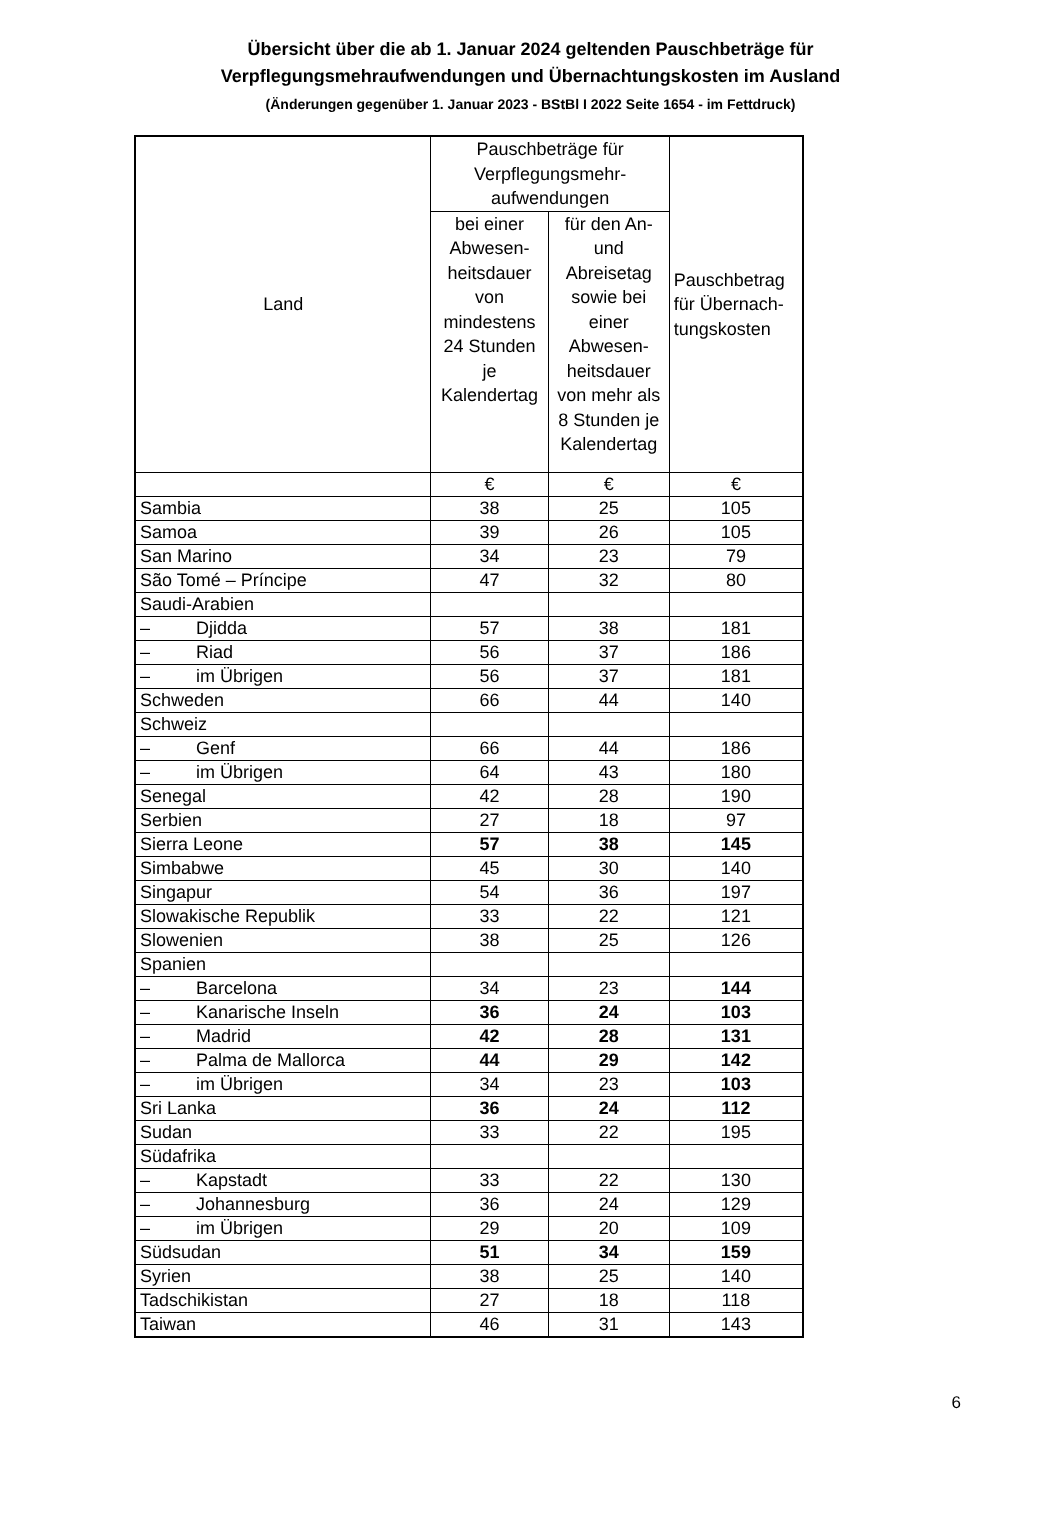Übersicht über die ab 1. Januar 2024 geltenden Pauschbeträge für
Verpflegungsmehraufwendungen und Übernachtungskosten im Ausland
(Änderungen gegenüber 1. Januar 2023 - BStBl I 2022 Seite 1654 - im Fettdruck)
| Land | Pauschbeträge für Verpflegungsmehr-aufwendungen | | Pauschbetrag für Übernach-tungskosten |
| --- | --- | --- | --- |
| | bei einer Abwesen-heitsdauer von mindestens 24 Stunden je Kalendertag | für den An- und Abreisetag sowie bei einer Abwesen-heitsdauer von mehr als 8 Stunden je Kalendertag | |
| | € | € | € |
| Sambia | 38 | 25 | 105 |
| Samoa | 39 | 26 | 105 |
| San Marino | 34 | 23 | 79 |
| São Tomé – Príncipe | 47 | 32 | 80 |
| Saudi-Arabien | | | |
| – Djidda | 57 | 38 | 181 |
| – Riad | 56 | 37 | 186 |
| – im Übrigen | 56 | 37 | 181 |
| Schweden | 66 | 44 | 140 |
| Schweiz | | | |
| – Genf | 66 | 44 | 186 |
| – im Übrigen | 64 | 43 | 180 |
| Senegal | 42 | 28 | 190 |
| Serbien | 27 | 18 | 97 |
| Sierra Leone | 57 | 38 | 145 |
| Simbabwe | 45 | 30 | 140 |
| Singapur | 54 | 36 | 197 |
| Slowakische Republik | 33 | 22 | 121 |
| Slowenien | 38 | 25 | 126 |
| Spanien | | | |
| – Barcelona | 34 | 23 | 144 |
| – Kanarische Inseln | 36 | 24 | 103 |
| – Madrid | 42 | 28 | 131 |
| – Palma de Mallorca | 44 | 29 | 142 |
| – im Übrigen | 34 | 23 | 103 |
| Sri Lanka | 36 | 24 | 112 |
| Sudan | 33 | 22 | 195 |
| Südafrika | | | |
| – Kapstadt | 33 | 22 | 130 |
| – Johannesburg | 36 | 24 | 129 |
| – im Übrigen | 29 | 20 | 109 |
| Südsudan | 51 | 34 | 159 |
| Syrien | 38 | 25 | 140 |
| Tadschikistan | 27 | 18 | 118 |
| Taiwan | 46 | 31 | 143 |
6